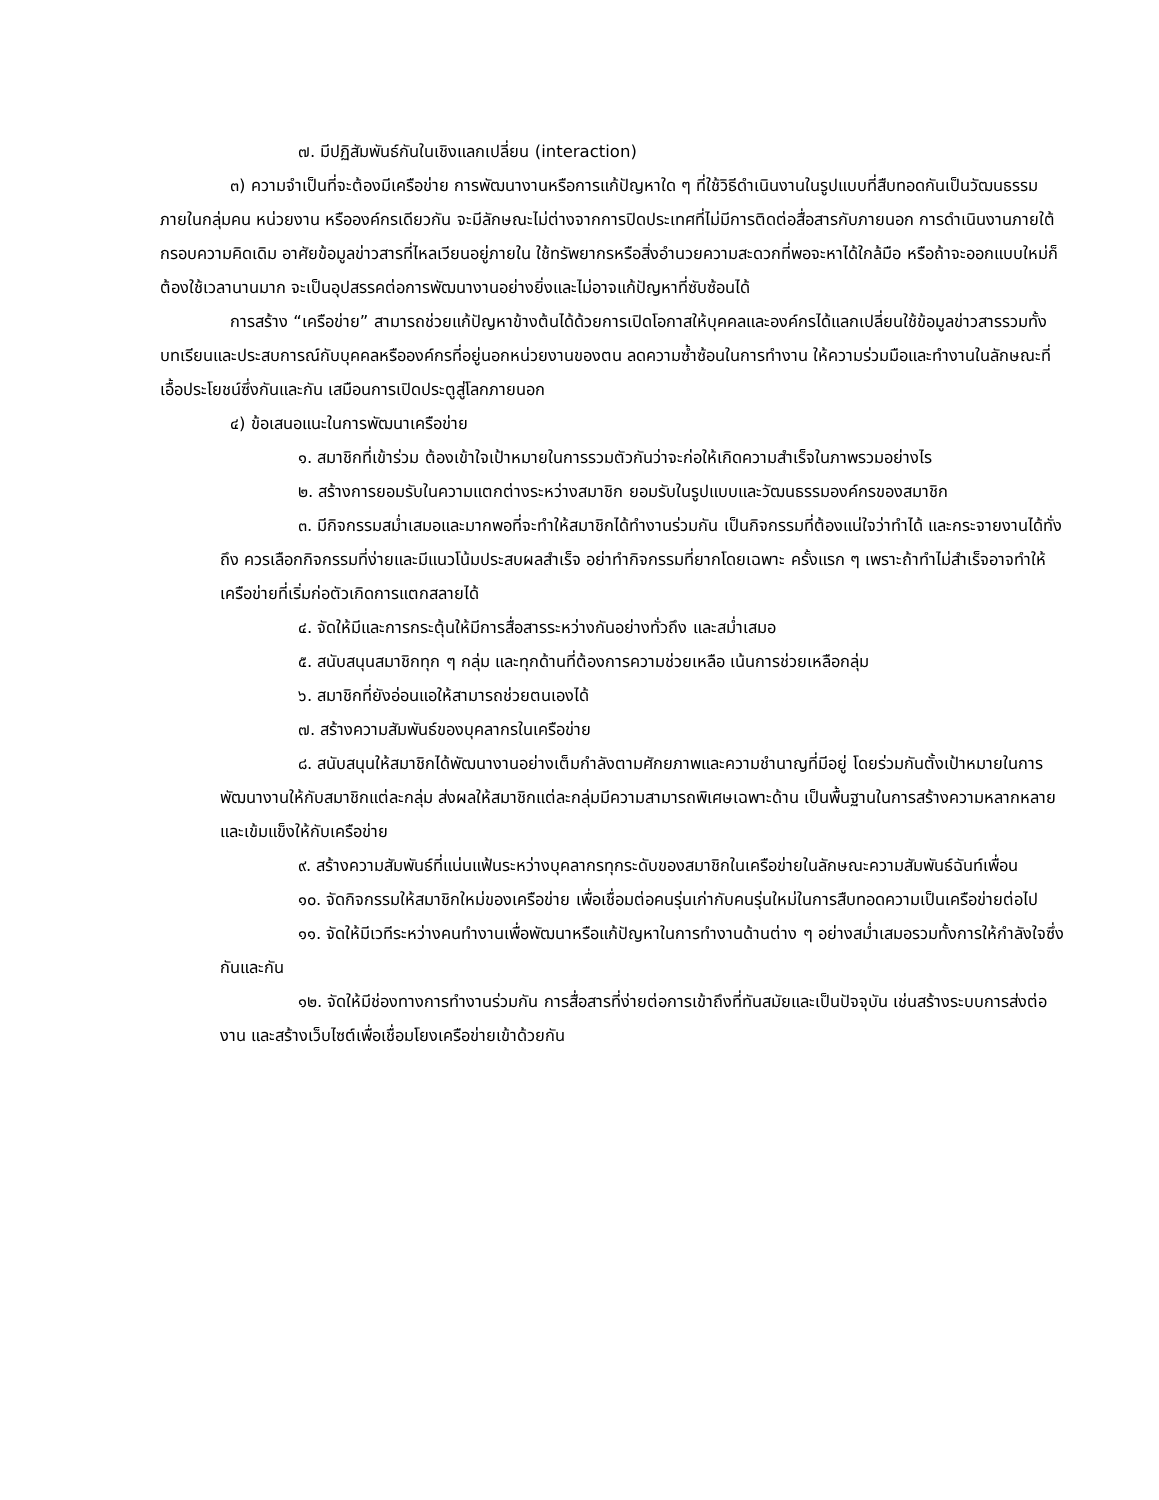๗. มีปฏิสัมพันธ์กันในเชิงแลกเปลี่ยน (interaction)
๓) ความจำเป็นที่จะต้องมีเครือข่าย การพัฒนางานหรือการแก้ปัญหาใด ๆ ที่ใช้วิธีดำเนินงานในรูปแบบที่สืบทอดกันเป็นวัฒนธรรมภายในกลุ่มคน หน่วยงาน หรือองค์กรเดียวกัน จะมีลักษณะไม่ต่างจากการปิดประเทศที่ไม่มีการติดต่อสื่อสารกับภายนอก การดำเนินงานภายใต้กรอบความคิดเดิม อาศัยข้อมูลข่าวสารที่ไหลเวียนอยู่ภายใน ใช้ทรัพยากรหรือสิ่งอำนวยความสะดวกที่พอจะหาได้ใกล้มือ หรือถ้าจะออกแบบใหม่ก็ต้องใช้เวลานานมาก จะเป็นอุปสรรคต่อการพัฒนางานอย่างยิ่งและไม่อาจแก้ปัญหาที่ซับซ้อนได้
การสร้าง “เครือข่าย” สามารถช่วยแก้ปัญหาข้างต้นได้ด้วยการเปิดโอกาสให้บุคคลและองค์กรได้แลกเปลี่ยนใช้ข้อมูลข่าวสารรวมทั้งบทเรียนและประสบการณ์กับบุคคลหรือองค์กรที่อยู่นอกหน่วยงานของตน ลดความซ้ำซ้อนในการทำงาน ให้ความร่วมมือและทำงานในลักษณะที่เอื้อประโยชน์ซึ่งกันและกัน เสมือนการเปิดประตูสู่โลกภายนอก
๔) ข้อเสนอแนะในการพัฒนาเครือข่าย
๑. สมาชิกที่เข้าร่วม ต้องเข้าใจเป้าหมายในการรวมตัวกันว่าจะก่อให้เกิดความสำเร็จในภาพรวมอย่างไร
๒. สร้างการยอมรับในความแตกต่างระหว่างสมาชิก ยอมรับในรูปแบบและวัฒนธรรมองค์กรของสมาชิก
๓. มีกิจกรรมสม่ำเสมอและมากพอที่จะทำให้สมาชิกได้ทำงานร่วมกัน เป็นกิจกรรมที่ต้องแน่ใจว่าทำได้ และกระจายงานได้ทั่งถึง ควรเลือกกิจกรรมที่ง่ายและมีแนวโน้มประสบผลสำเร็จ อย่าทำกิจกรรมที่ยากโดยเฉพาะ ครั้งแรก ๆ เพราะถ้าทำไม่สำเร็จอาจทำให้เครือข่ายที่เริ่มก่อตัวเกิดการแตกสลายได้
๔. จัดให้มีและการกระตุ้นให้มีการสื่อสารระหว่างกันอย่างทั่วถึง และสม่ำเสมอ
๕. สนับสนุนสมาชิกทุก ๆ กลุ่ม และทุกด้านที่ต้องการความช่วยเหลือ เน้นการช่วยเหลือกลุ่ม
๖. สมาชิกที่ยังอ่อนแอให้สามารถช่วยตนเองได้
๗. สร้างความสัมพันธ์ของบุคลากรในเครือข่าย
๘. สนับสนุนให้สมาชิกได้พัฒนางานอย่างเต็มกำลังตามศักยภาพและความชำนาญที่มีอยู่ โดยร่วมกันตั้งเป้าหมายในการพัฒนางานให้กับสมาชิกแต่ละกลุ่ม ส่งผลให้สมาชิกแต่ละกลุ่มมีความสามารถพิเศษเฉพาะด้าน เป็นพื้นฐานในการสร้างความหลากหลายและเข้มแข็งให้กับเครือข่าย
๙. สร้างความสัมพันธ์ที่แน่นแฟ้นระหว่างบุคลากรทุกระดับของสมาชิกในเครือข่ายในลักษณะความสัมพันธ์ฉันท์เพื่อน
๑๐. จัดกิจกรรมให้สมาชิกใหม่ของเครือข่าย เพื่อเชื่อมต่อคนรุ่นเก่ากับคนรุ่นใหม่ในการสืบทอดความเป็นเครือข่ายต่อไป
๑๑. จัดให้มีเวทีระหว่างคนทำงานเพื่อพัฒนาหรือแก้ปัญหาในการทำงานด้านต่าง ๆ อย่างสม่ำเสมอรวมทั้งการให้กำลังใจซึ่งกันและกัน
๑๒. จัดให้มีช่องทางการทำงานร่วมกัน การสื่อสารที่ง่ายต่อการเข้าถึงที่ทันสมัยและเป็นปัจจุบัน เช่นสร้างระบบการส่งต่องาน และสร้างเว็บไซต์เพื่อเชื่อมโยงเครือข่ายเข้าด้วยกัน